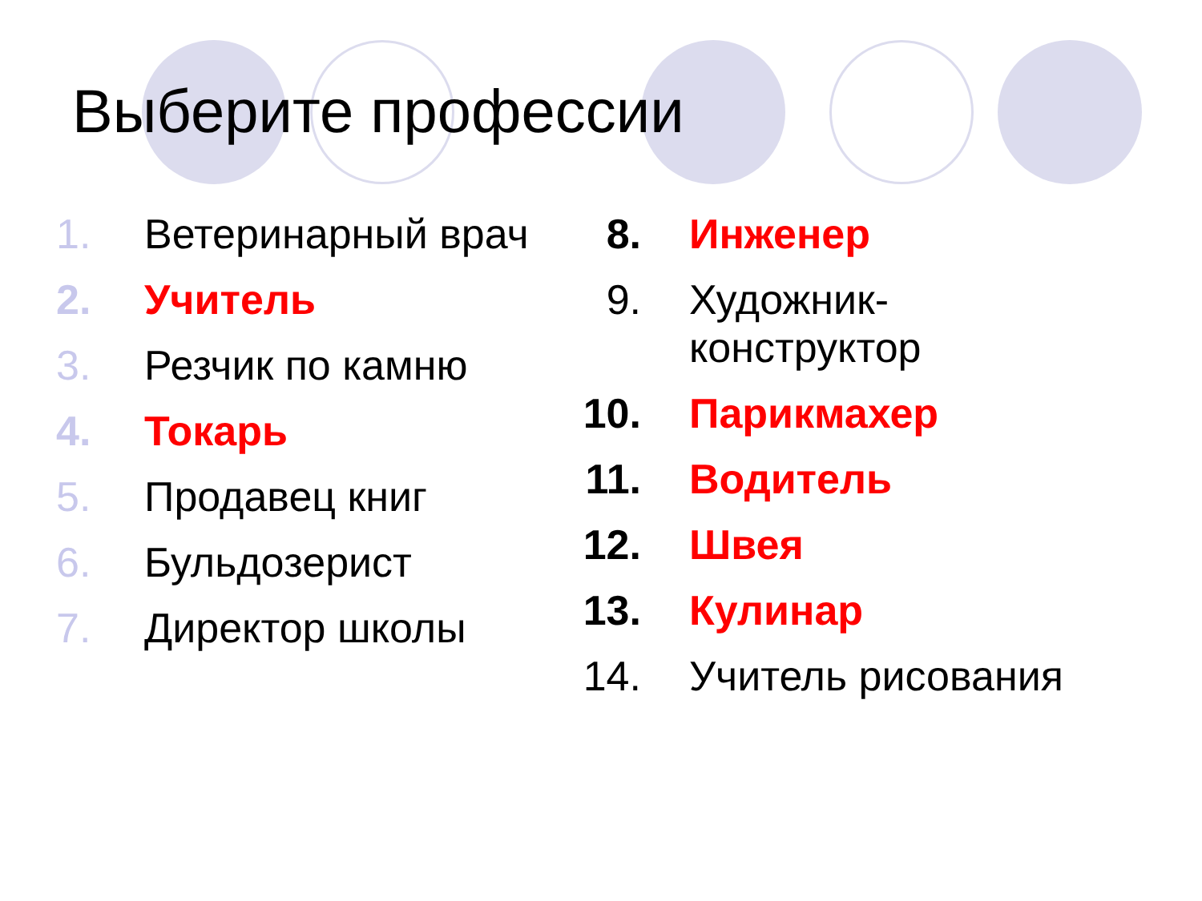Выберите профессии
1. Ветеринарный врач
2. Учитель
3. Резчик по камню
4. Токарь
5. Продавец книг
6. Бульдозерист
7. Директор школы
8. Инженер
9. Художник-
конструктор
10. Парикмахер
11. Водитель
12. Швея
13. Кулинар
14. Учитель рисования